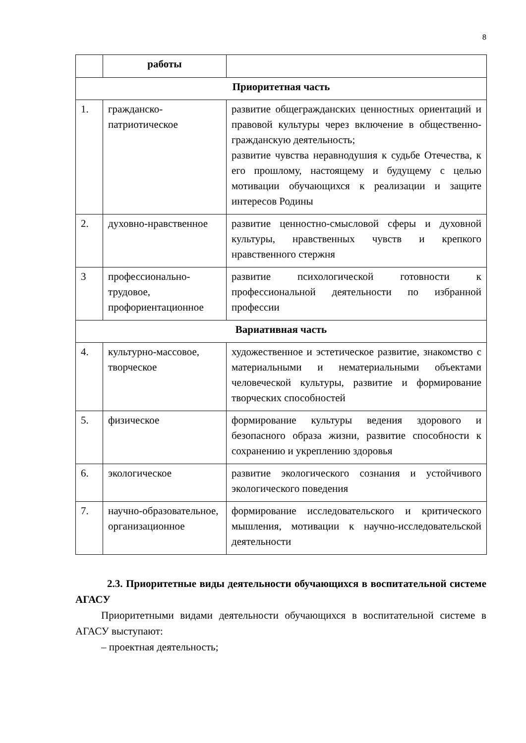8
| | работы | |
| Приоритетная часть | | |
| 1. | гражданско-патриотическое | развитие общегражданских ценностных ориентаций и правовой культуры через включение в общественно-гражданскую деятельность; развитие чувства неравнодушия к судьбе Отечества, к его прошлому, настоящему и будущему с целью мотивации обучающихся к реализации и защите интересов Родины |
| 2. | духовно-нравственное | развитие ценностно-смысловой сферы и духовной культуры, нравственных чувств и крепкого нравственного стержня |
| 3 | профессионально-трудовое, профориентационное | развитие психологической готовности к профессиональной деятельности по избранной профессии |
| Вариативная часть | | |
| 4. | культурно-массовое, творческое | художественное и эстетическое развитие, знакомство с материальными и нематериальными объектами человеческой культуры, развитие и формирование творческих способностей |
| 5. | физическое | формирование культуры ведения здорового и безопасного образа жизни, развитие способности к сохранению и укреплению здоровья |
| 6. | экологическое | развитие экологического сознания и устойчивого экологического поведения |
| 7. | научно-образовательное, организационное | формирование исследовательского и критического мышления, мотивации к научно-исследовательской деятельности |
2.3. Приоритетные виды деятельности обучающихся в воспитательной системе АГАСУ
Приоритетными видами деятельности обучающихся в воспитательной системе в АГАСУ выступают:
– проектная деятельность;